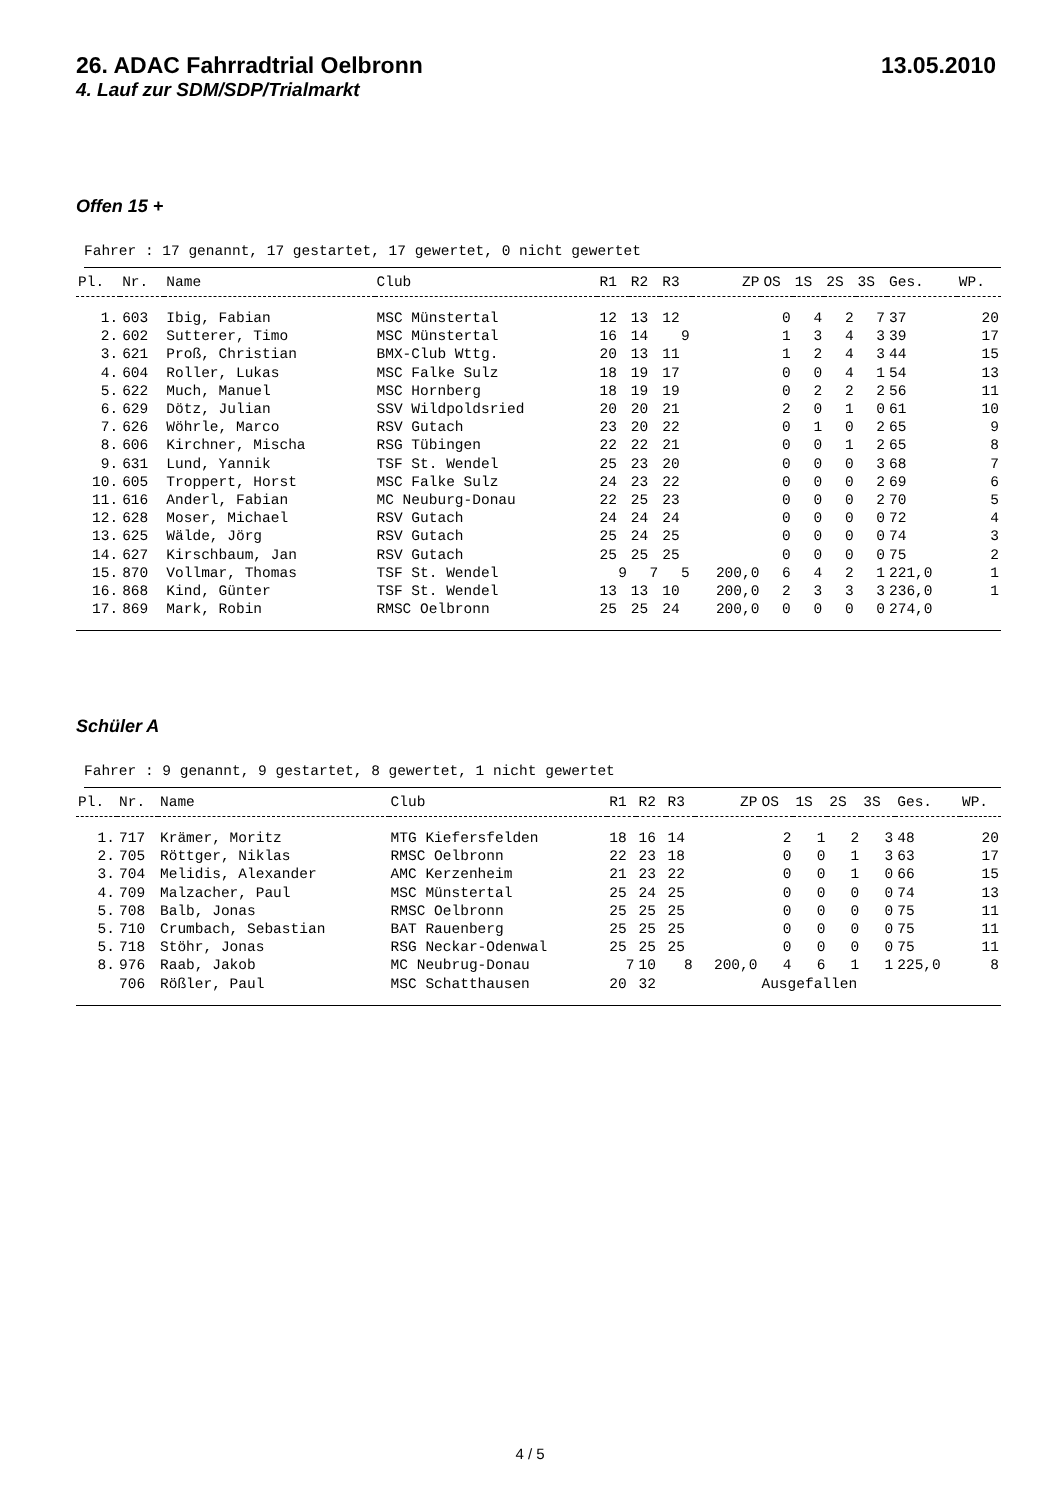26. ADAC Fahrradtrial Oelbronn 13.05.2010
4. Lauf zur SDM/SDP/Trialmarkt
Offen 15 +
Fahrer : 17 genannt, 17 gestartet, 17 gewertet, 0 nicht gewertet
| Pl. | Nr. | Name | Club | R1 | R2 | R3 | ZP | OS | 1S | 2S | 3S | Ges. | WP. |
| --- | --- | --- | --- | --- | --- | --- | --- | --- | --- | --- | --- | --- | --- |
| 1. | 603 | Ibig, Fabian | MSC Münstertal | 12 | 13 | 12 | | 0 | 4 | 2 | 7 | 37 | 20 |
| 2. | 602 | Sutterer, Timo | MSC Münstertal | 16 | 14 | 9 | | 1 | 3 | 4 | 3 | 39 | 17 |
| 3. | 621 | Proß, Christian | BMX-Club Wttg. | 20 | 13 | 11 | | 1 | 2 | 4 | 3 | 44 | 15 |
| 4. | 604 | Roller, Lukas | MSC Falke Sulz | 18 | 19 | 17 | | 0 | 0 | 4 | 1 | 54 | 13 |
| 5. | 622 | Much, Manuel | MSC Hornberg | 18 | 19 | 19 | | 0 | 2 | 2 | 2 | 56 | 11 |
| 6. | 629 | Dötz, Julian | SSV Wildpoldsried | 20 | 20 | 21 | | 2 | 0 | 1 | 0 | 61 | 10 |
| 7. | 626 | Wöhrle, Marco | RSV Gutach | 23 | 20 | 22 | | 0 | 1 | 0 | 2 | 65 | 9 |
| 8. | 606 | Kirchner, Mischa | RSG Tübingen | 22 | 22 | 21 | | 0 | 0 | 1 | 2 | 65 | 8 |
| 9. | 631 | Lund, Yannik | TSF St. Wendel | 25 | 23 | 20 | | 0 | 0 | 0 | 3 | 68 | 7 |
| 10. | 605 | Troppert, Horst | MSC Falke Sulz | 24 | 23 | 22 | | 0 | 0 | 0 | 2 | 69 | 6 |
| 11. | 616 | Anderl, Fabian | MC Neuburg-Donau | 22 | 25 | 23 | | 0 | 0 | 0 | 2 | 70 | 5 |
| 12. | 628 | Moser, Michael | RSV Gutach | 24 | 24 | 24 | | 0 | 0 | 0 | 0 | 72 | 4 |
| 13. | 625 | Wälde, Jörg | RSV Gutach | 25 | 24 | 25 | | 0 | 0 | 0 | 0 | 74 | 3 |
| 14. | 627 | Kirschbaum, Jan | RSV Gutach | 25 | 25 | 25 | | 0 | 0 | 0 | 0 | 75 | 2 |
| 15. | 870 | Vollmar, Thomas | TSF St. Wendel | 9 | 7 | 5 | 200,0 | 6 | 4 | 2 | 1 | 221,0 | 1 |
| 16. | 868 | Kind, Günter | TSF St. Wendel | 13 | 13 | 10 | 200,0 | 2 | 3 | 3 | 3 | 236,0 | 1 |
| 17. | 869 | Mark, Robin | RMSC Oelbronn | 25 | 25 | 24 | 200,0 | 0 | 0 | 0 | 0 | 274,0 | |
Schüler A
Fahrer : 9 genannt, 9 gestartet, 8 gewertet, 1 nicht gewertet
| Pl. | Nr. | Name | Club | R1 | R2 | R3 | ZP | OS | 1S | 2S | 3S | Ges. | WP. |
| --- | --- | --- | --- | --- | --- | --- | --- | --- | --- | --- | --- | --- | --- |
| 1. | 717 | Krämer, Moritz | MTG Kiefersfelden | 18 | 16 | 14 | | 2 | 1 | 2 | 3 | 48 | 20 |
| 2. | 705 | Röttger, Niklas | RMSC Oelbronn | 22 | 23 | 18 | | 0 | 0 | 1 | 3 | 63 | 17 |
| 3. | 704 | Melidis, Alexander | AMC Kerzenheim | 21 | 23 | 22 | | 0 | 0 | 1 | 0 | 66 | 15 |
| 4. | 709 | Malzacher, Paul | MSC Münstertal | 25 | 24 | 25 | | 0 | 0 | 0 | 0 | 74 | 13 |
| 5. | 708 | Balb, Jonas | RMSC Oelbronn | 25 | 25 | 25 | | 0 | 0 | 0 | 0 | 75 | 11 |
| 5. | 710 | Crumbach, Sebastian | BAT Rauenberg | 25 | 25 | 25 | | 0 | 0 | 0 | 0 | 75 | 11 |
| 5. | 718 | Stöhr, Jonas | RSG Neckar-Odenwal | 25 | 25 | 25 | | 0 | 0 | 0 | 0 | 75 | 11 |
| 8. | 976 | Raab, Jakob | MC Neubrug-Donau | 7 | 10 | 8 | 200,0 | 4 | 6 | 1 | 1 | 225,0 | 8 |
| | 706 | Rößler, Paul | MSC Schatthausen | 20 | 32 | | | Ausgefallen | | | | | |
4 / 5